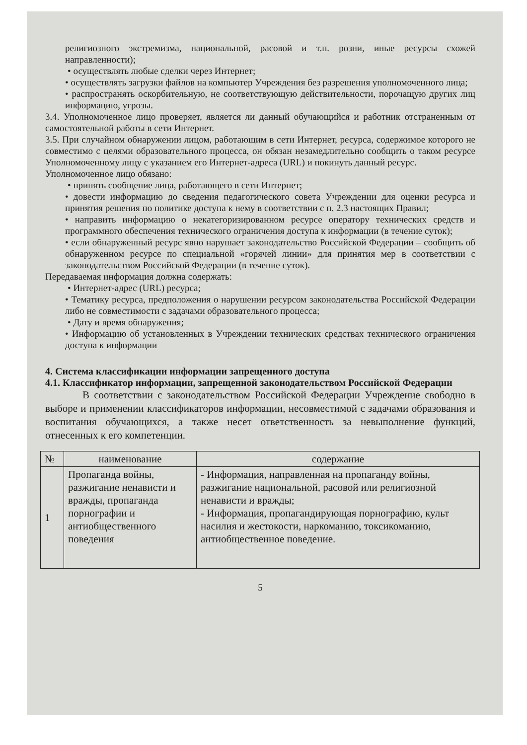религиозного экстремизма, национальной, расовой и т.п. розни, иные ресурсы схожей направленности);
• осуществлять любые сделки через Интернет;
• осуществлять загрузки файлов на компьютер Учреждения без разрешения уполномоченного лица;
• распространять оскорбительную, не соответствующую действительности, порочащую других лиц информацию, угрозы.
3.4. Уполномоченное лицо проверяет, является ли данный обучающийся и работник отстраненным от самостоятельной работы в сети Интернет.
3.5. При случайном обнаружении лицом, работающим в сети Интернет, ресурса, содержимое которого не совместимо с целями образовательного процесса, он обязан незамедлительно сообщить о таком ресурсе Уполномоченному лицу с указанием его Интернет-адреса (URL) и покинуть данный ресурс.
Уполномоченное лицо обязано:
• принять сообщение лица, работающего в сети Интернет;
• довести информацию до сведения педагогического совета Учреждении для оценки ресурса и принятия решения по политике доступа к нему в соответствии с п. 2.3 настоящих Правил;
• направить информацию о некатегоризированном ресурсе оператору технических средств и программного обеспечения технического ограничения доступа к информации (в течение суток);
• если обнаруженный ресурс явно нарушает законодательство Российской Федерации – сообщить об обнаруженном ресурсе по специальной «горячей линии» для принятия мер в соответствии с законодательством Российской Федерации (в течение суток).
Передаваемая информация должна содержать:
• Интернет-адрес (URL) ресурса;
• Тематику ресурса, предположения о нарушении ресурсом законодательства Российской Федерации либо не совместимости с задачами образовательного процесса;
• Дату и время обнаружения;
• Информацию об установленных в Учреждении технических средствах технического ограничения доступа к информации
4. Система классификации информации запрещенного доступа
4.1. Классификатор информации, запрещенной законодательством Российской Федерации
В соответствии с законодательством Российской Федерации Учреждение свободно в выборе и применении классификаторов информации, несовместимой с задачами образования и воспитания обучающихся, а также несет ответственность за невыполнение функций, отнесенных к его компетенции.
| № | наименование | содержание |
| --- | --- | --- |
| 1 | Пропаганда войны, разжигание ненависти и вражды, пропаганда порнографии и антиобщественного поведения | - Информация, направленная на пропаганду войны, разжигание национальной, расовой или религиозной ненависти и вражды; - Информация, пропагандирующая порнографию, культ насилия и жестокости, наркоманию, токсикоманию, антиобщественное поведение. |
5